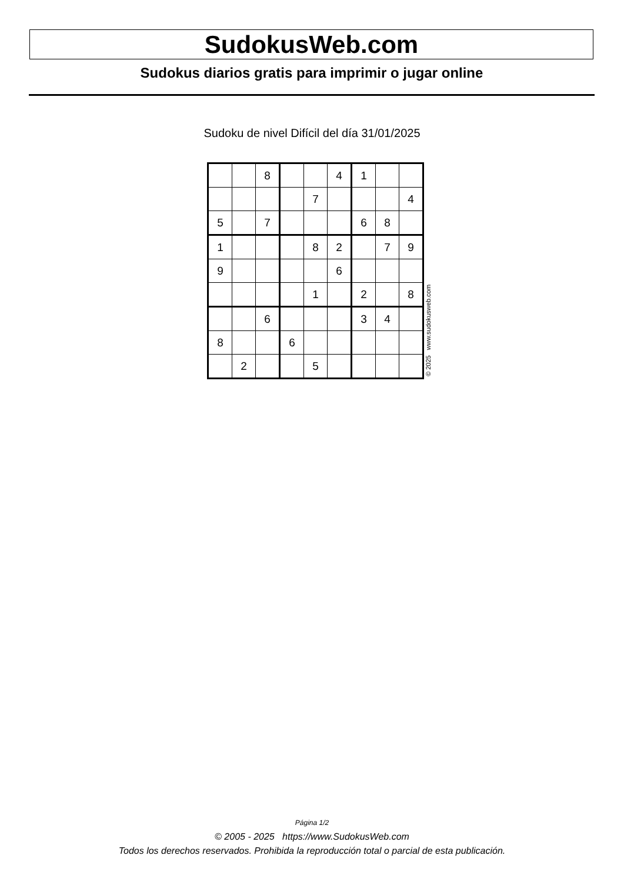SudokusWeb.com
Sudokus diarios gratis para imprimir o jugar online
Sudoku de nivel Difícil del día 31/01/2025
| | | 8 | | | 4 | 1 | | |
| | | | | 7 | | | | 4 |
| 5 | | 7 | | | | 6 | 8 | |
| 1 | | | | 8 | 2 | | 7 | 9 |
| 9 | | | | | 6 | | | |
| | | | | 1 | | 2 | | 8 |
| | | 6 | | | | 3 | 4 | |
| 8 | | | 6 | | | | | |
| | 2 | | | 5 | | | | |
© 2025 www.sudokusweb.com
Página 1/2
© 2005 - 2025 https://www.SudokusWeb.com
Todos los derechos reservados. Prohibida la reproducción total o parcial de esta publicación.